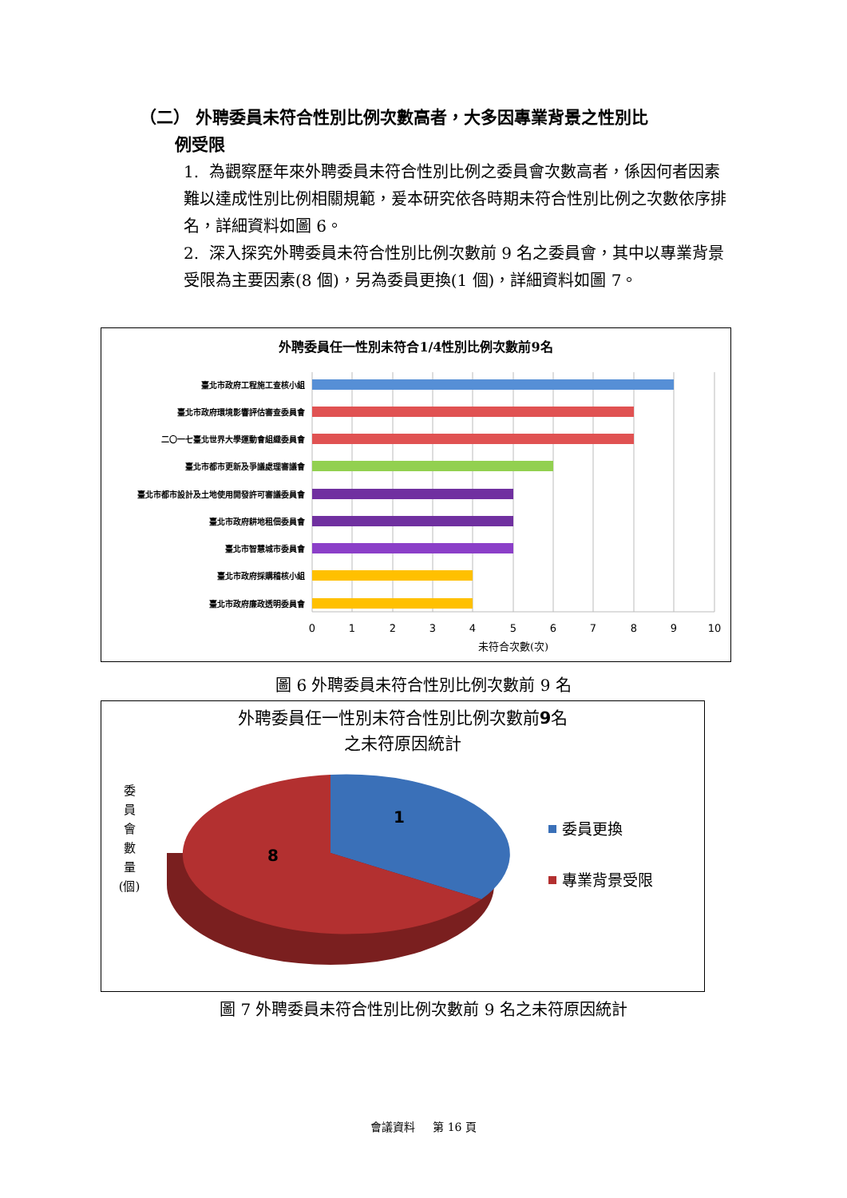（二） 外聘委員未符合性別比例次數高者，大多因專業背景之性別比
例受限
1. 為觀察歷年來外聘委員未符合性別比例之委員會次數高者，係因何者因素難以達成性別比例相關規範，爰本研究依各時期未符合性別比例之次數依序排名，詳細資料如圖 6。
2. 深入探究外聘委員未符合性別比例次數前 9 名之委員會，其中以專業背景受限為主要因素(8 個)，另為委員更換(1 個)，詳細資料如圖 7。
外聘委員任一性別未符合1/4性別比例次數前9名
臺北市政府工程施工查核小組
臺北市政府環境影響評估審查委員會
二〇一七臺北世界大學運動會組織委員會
臺北市都市更新及爭議處理審議會
臺北市都市設計及土地使用開發許可審議委員會
臺北市政府耕地租佃委員會
臺北市智慧城市委員會
臺北市政府採購稽核小組
臺北市政府廉政透明委員會
0
1
2
3
4
5
6
7
8
9
10
未符合次數(次)
圖 6 外聘委員未符合性別比例次數前 9 名
外聘委員任一性別未符合性別比例次數前9名
之未符原因統計
委
員
會
數
量
(個)
1
8
委員更換
專業背景受限
圖 7 外聘委員未符合性別比例次數前 9 名之未符原因統計
會議資料 第 16 頁